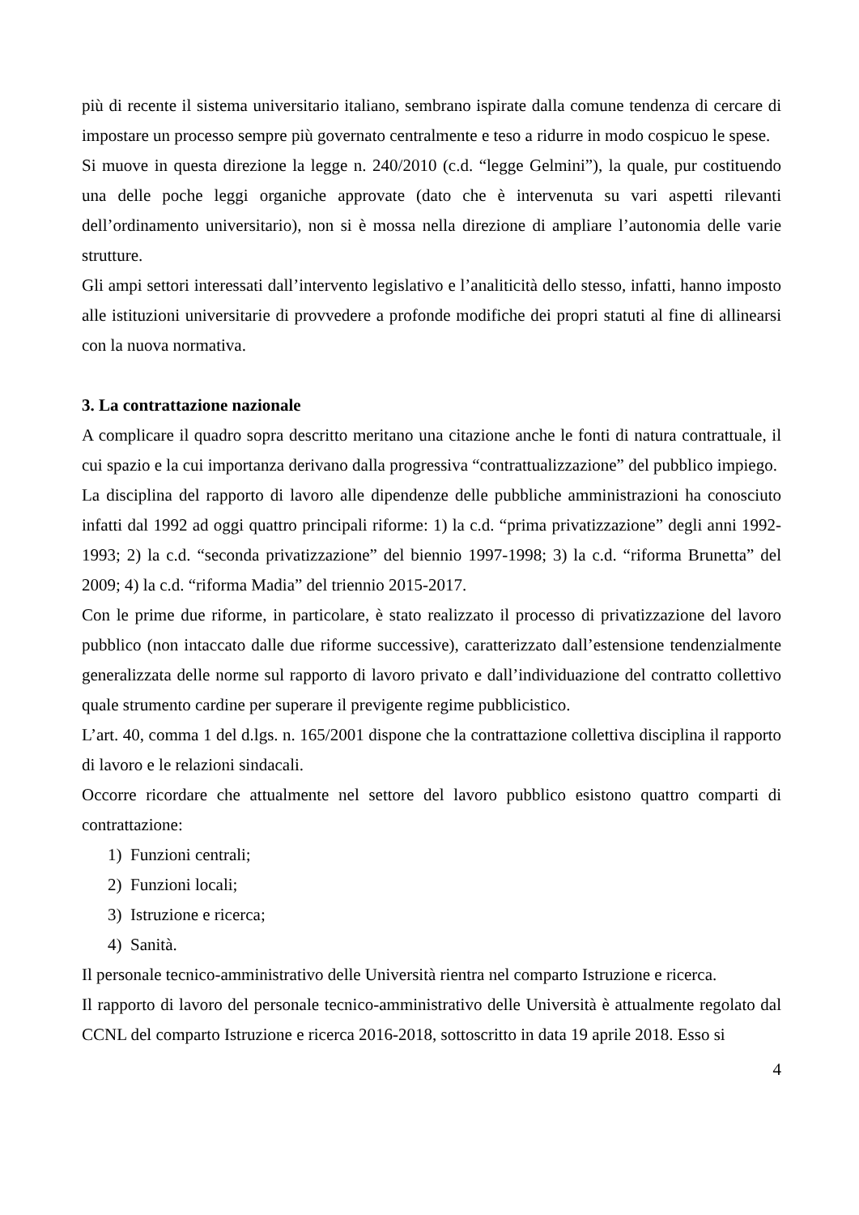più di recente il sistema universitario italiano, sembrano ispirate dalla comune tendenza di cercare di impostare un processo sempre più governato centralmente e teso a ridurre in modo cospicuo le spese.
Si muove in questa direzione la legge n. 240/2010 (c.d. “legge Gelmini”), la quale, pur costituendo una delle poche leggi organiche approvate (dato che è intervenuta su vari aspetti rilevanti dell’ordinamento universitario), non si è mossa nella direzione di ampliare l’autonomia delle varie strutture.
Gli ampi settori interessati dall’intervento legislativo e l’analiticità dello stesso, infatti, hanno imposto alle istituzioni universitarie di provvedere a profonde modifiche dei propri statuti al fine di allinearsi con la nuova normativa.
3. La contrattazione nazionale
A complicare il quadro sopra descritto meritano una citazione anche le fonti di natura contrattuale, il cui spazio e la cui importanza derivano dalla progressiva “contrattualizzazione” del pubblico impiego.
La disciplina del rapporto di lavoro alle dipendenze delle pubbliche amministrazioni ha conosciuto infatti dal 1992 ad oggi quattro principali riforme: 1) la c.d. “prima privatizzazione” degli anni 1992-1993; 2) la c.d. “seconda privatizzazione” del biennio 1997-1998; 3) la c.d. “riforma Brunetta” del 2009; 4) la c.d. “riforma Madia” del triennio 2015-2017.
Con le prime due riforme, in particolare, è stato realizzato il processo di privatizzazione del lavoro pubblico (non intaccato dalle due riforme successive), caratterizzato dall’estensione tendenzialmente generalizzata delle norme sul rapporto di lavoro privato e dall’individuazione del contratto collettivo quale strumento cardine per superare il previgente regime pubblicistico.
L’art. 40, comma 1 del d.lgs. n. 165/2001 dispone che la contrattazione collettiva disciplina il rapporto di lavoro e le relazioni sindacali.
Occorre ricordare che attualmente nel settore del lavoro pubblico esistono quattro comparti di contrattazione:
1) Funzioni centrali;
2) Funzioni locali;
3) Istruzione e ricerca;
4) Sanità.
Il personale tecnico-amministrativo delle Università rientra nel comparto Istruzione e ricerca.
Il rapporto di lavoro del personale tecnico-amministrativo delle Università è attualmente regolato dal CCNL del comparto Istruzione e ricerca 2016-2018, sottoscritto in data 19 aprile 2018. Esso si
4